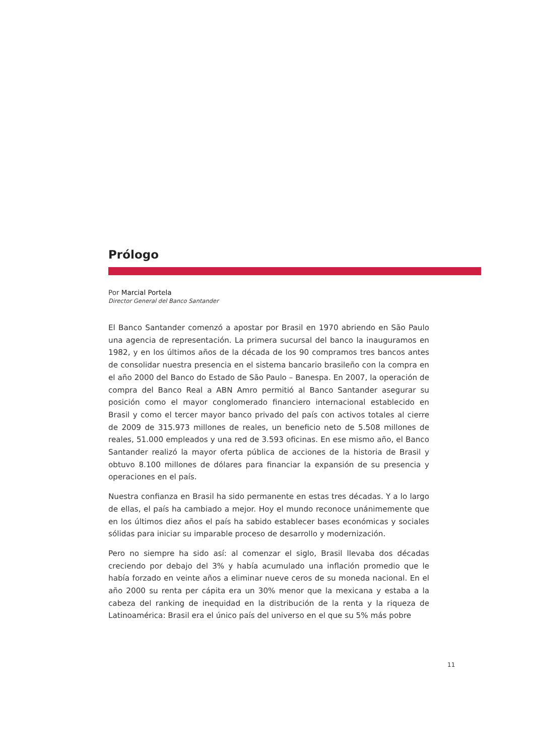Prólogo
Por Marcial Portela
Director General del Banco Santander
El Banco Santander comenzó a apostar por Brasil en 1970 abriendo en São Paulo una agencia de representación. La primera sucursal del banco la inauguramos en 1982, y en los últimos años de la década de los 90 compramos tres bancos antes de consolidar nuestra presencia en el sistema bancario brasileño con la compra en el año 2000 del Banco do Estado de São Paulo – Banespa. En 2007, la operación de compra del Banco Real a ABN Amro permitió al Banco Santander asegurar su posición como el mayor conglomerado financiero internacional establecido en Brasil y como el tercer mayor banco privado del país con activos totales al cierre de 2009 de 315.973 millones de reales, un beneficio neto de 5.508 millones de reales, 51.000 empleados y una red de 3.593 oficinas. En ese mismo año, el Banco Santander realizó la mayor oferta pública de acciones de la historia de Brasil y obtuvo 8.100 millones de dólares para financiar la expansión de su presencia y operaciones en el país.
Nuestra confianza en Brasil ha sido permanente en estas tres décadas. Y a lo largo de ellas, el país ha cambiado a mejor. Hoy el mundo reconoce unánimemente que en los últimos diez años el país ha sabido establecer bases económicas y sociales sólidas para iniciar su imparable proceso de desarrollo y modernización.
Pero no siempre ha sido así: al comenzar el siglo, Brasil llevaba dos décadas creciendo por debajo del 3% y había acumulado una inflación promedio que le había forzado en veinte años a eliminar nueve ceros de su moneda nacional. En el año 2000 su renta per cápita era un 30% menor que la mexicana y estaba a la cabeza del ranking de inequidad en la distribución de la renta y la riqueza de Latinoamérica: Brasil era el único país del universo en el que su 5% más pobre
11